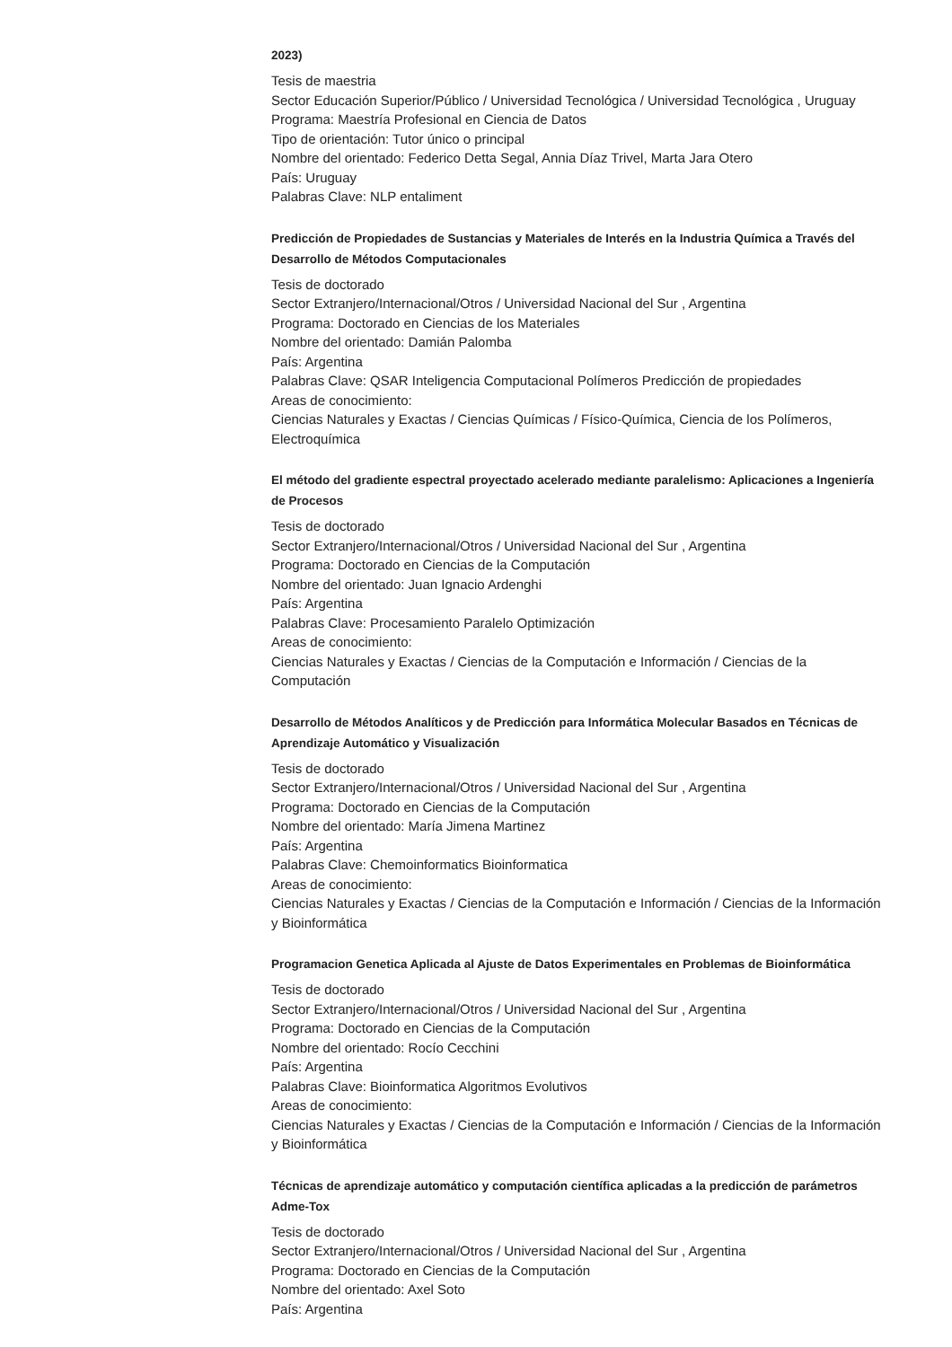2023)
Tesis de maestria
Sector Educación Superior/Público / Universidad Tecnológica / Universidad Tecnológica , Uruguay
Programa: Maestría Profesional en Ciencia de Datos
Tipo de orientación: Tutor único o principal
Nombre del orientado: Federico Detta Segal, Annia Díaz Trivel, Marta Jara Otero
País: Uruguay
Palabras Clave: NLP entaliment
Predicción de Propiedades de Sustancias y Materiales de Interés en la Industria Química a Través del Desarrollo de Métodos Computacionales
Tesis de doctorado
Sector Extranjero/Internacional/Otros / Universidad Nacional del Sur , Argentina
Programa: Doctorado en Ciencias de los Materiales
Nombre del orientado: Damián Palomba
País: Argentina
Palabras Clave: QSAR Inteligencia Computacional Polímeros Predicción de propiedades
Areas de conocimiento:
Ciencias Naturales y Exactas / Ciencias Químicas / Físico-Química, Ciencia de los Polímeros, Electroquímica
El método del gradiente espectral proyectado acelerado mediante paralelismo: Aplicaciones a Ingeniería de Procesos
Tesis de doctorado
Sector Extranjero/Internacional/Otros / Universidad Nacional del Sur , Argentina
Programa: Doctorado en Ciencias de la Computación
Nombre del orientado: Juan Ignacio Ardenghi
País: Argentina
Palabras Clave: Procesamiento Paralelo Optimización
Areas de conocimiento:
Ciencias Naturales y Exactas / Ciencias de la Computación e Información / Ciencias de la Computación
Desarrollo de Métodos Analíticos y de Predicción para Informática Molecular Basados en Técnicas de Aprendizaje Automático y Visualización
Tesis de doctorado
Sector Extranjero/Internacional/Otros / Universidad Nacional del Sur , Argentina
Programa: Doctorado en Ciencias de la Computación
Nombre del orientado: María Jimena Martinez
País: Argentina
Palabras Clave: Chemoinformatics Bioinformatica
Areas de conocimiento:
Ciencias Naturales y Exactas / Ciencias de la Computación e Información / Ciencias de la Información y Bioinformática
Programacion Genetica Aplicada al Ajuste de Datos Experimentales en Problemas de Bioinformática
Tesis de doctorado
Sector Extranjero/Internacional/Otros / Universidad Nacional del Sur , Argentina
Programa: Doctorado en Ciencias de la Computación
Nombre del orientado: Rocío Cecchini
País: Argentina
Palabras Clave: Bioinformatica Algoritmos Evolutivos
Areas de conocimiento:
Ciencias Naturales y Exactas / Ciencias de la Computación e Información / Ciencias de la Información y Bioinformática
Técnicas de aprendizaje automático y computación científica aplicadas a la predicción de parámetros Adme-Tox
Tesis de doctorado
Sector Extranjero/Internacional/Otros / Universidad Nacional del Sur , Argentina
Programa: Doctorado en Ciencias de la Computación
Nombre del orientado: Axel Soto
País: Argentina